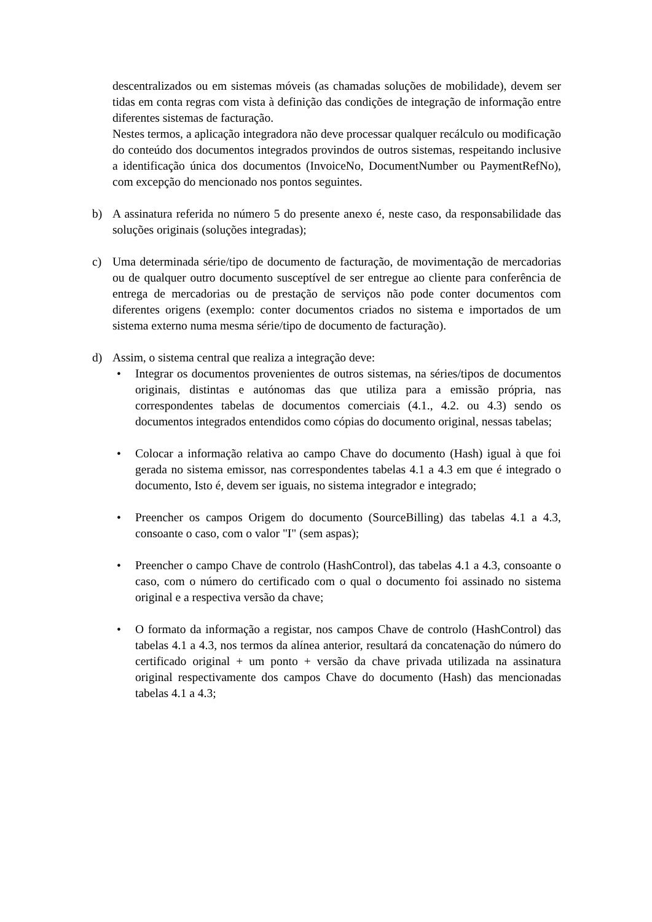descentralizados ou em sistemas móveis (as chamadas soluções de mobilidade), devem ser tidas em conta regras com vista à definição das condições de integração de informação entre diferentes sistemas de facturação.
Nestes termos, a aplicação integradora não deve processar qualquer recálculo ou modificação do conteúdo dos documentos integrados provindos de outros sistemas, respeitando inclusive a identificação única dos documentos (InvoiceNo, DocumentNumber ou PaymentRefNo), com excepção do mencionado nos pontos seguintes.
b) A assinatura referida no número 5 do presente anexo é, neste caso, da responsabilidade das soluções originais (soluções integradas);
c) Uma determinada série/tipo de documento de facturação, de movimentação de mercadorias ou de qualquer outro documento susceptível de ser entregue ao cliente para conferência de entrega de mercadorias ou de prestação de serviços não pode conter documentos com diferentes origens (exemplo: conter documentos criados no sistema e importados de um sistema externo numa mesma série/tipo de documento de facturação).
d) Assim, o sistema central que realiza a integração deve:
• Integrar os documentos provenientes de outros sistemas, na séries/tipos de documentos originais, distintas e autónomas das que utiliza para a emissão própria, nas correspondentes tabelas de documentos comerciais (4.1., 4.2. ou 4.3) sendo os documentos integrados entendidos como cópias do documento original, nessas tabelas;
• Colocar a informação relativa ao campo Chave do documento (Hash) igual à que foi gerada no sistema emissor, nas correspondentes tabelas 4.1 a 4.3 em que é integrado o documento, Isto é, devem ser iguais, no sistema integrador e integrado;
• Preencher os campos Origem do documento (SourceBilling) das tabelas 4.1 a 4.3, consoante o caso, com o valor "I" (sem aspas);
• Preencher o campo Chave de controlo (HashControl), das tabelas 4.1 a 4.3, consoante o caso, com o número do certificado com o qual o documento foi assinado no sistema original e a respectiva versão da chave;
• O formato da informação a registar, nos campos Chave de controlo (HashControl) das tabelas 4.1 a 4.3, nos termos da alínea anterior, resultará da concatenação do número do certificado original + um ponto + versão da chave privada utilizada na assinatura original respectivamente dos campos Chave do documento (Hash) das mencionadas tabelas 4.1 a 4.3;